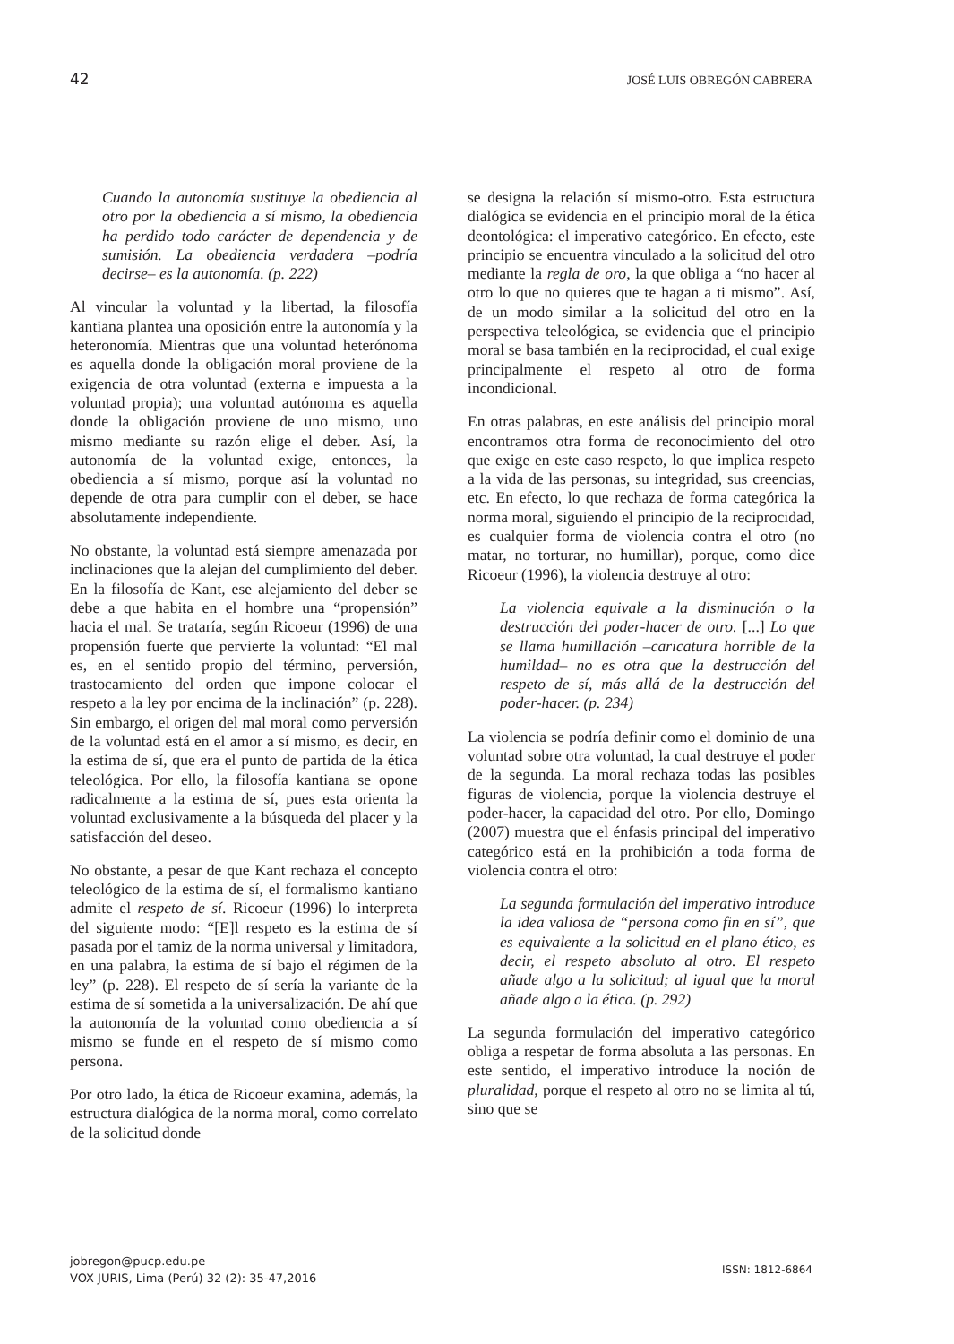42 JOSÉ LUIS OBREGÓN CABRERA
Cuando la autonomía sustituye la obediencia al otro por la obediencia a sí mismo, la obediencia ha perdido todo carácter de dependencia y de sumisión. La obediencia verdadera –podría decirse– es la autonomía. (p. 222)
Al vincular la voluntad y la libertad, la filosofía kantiana plantea una oposición entre la autonomía y la heteronomía. Mientras que una voluntad heterónoma es aquella donde la obligación moral proviene de la exigencia de otra voluntad (externa e impuesta a la voluntad propia); una voluntad autónoma es aquella donde la obligación proviene de uno mismo, uno mismo mediante su razón elige el deber. Así, la autonomía de la voluntad exige, entonces, la obediencia a sí mismo, porque así la voluntad no depende de otra para cumplir con el deber, se hace absolutamente independiente.
No obstante, la voluntad está siempre amenazada por inclinaciones que la alejan del cumplimiento del deber. En la filosofía de Kant, ese alejamiento del deber se debe a que habita en el hombre una “propensión” hacia el mal. Se trataría, según Ricoeur (1996) de una propensión fuerte que pervierte la voluntad: “El mal es, en el sentido propio del término, perversión, trastocamiento del orden que impone colocar el respeto a la ley por encima de la inclinación” (p. 228). Sin embargo, el origen del mal moral como perversión de la voluntad está en el amor a sí mismo, es decir, en la estima de sí, que era el punto de partida de la ética teleológica. Por ello, la filosofía kantiana se opone radicalmente a la estima de sí, pues esta orienta la voluntad exclusivamente a la búsqueda del placer y la satisfacción del deseo.
No obstante, a pesar de que Kant rechaza el concepto teleológico de la estima de sí, el formalismo kantiano admite el respeto de sí. Ricoeur (1996) lo interpreta del siguiente modo: “[E]l respeto es la estima de sí pasada por el tamiz de la norma universal y limitadora, en una palabra, la estima de sí bajo el régimen de la ley” (p. 228). El respeto de sí sería la variante de la estima de sí sometida a la universalización. De ahí que la autonomía de la voluntad como obediencia a sí mismo se funde en el respeto de sí mismo como persona.
Por otro lado, la ética de Ricoeur examina, además, la estructura dialógica de la norma moral, como correlato de la solicitud donde
se designa la relación sí mismo-otro. Esta estructura dialógica se evidencia en el principio moral de la ética deontológica: el imperativo categórico. En efecto, este principio se encuentra vinculado a la solicitud del otro mediante la regla de oro, la que obliga a “no hacer al otro lo que no quieres que te hagan a ti mismo”. Así, de un modo similar a la solicitud del otro en la perspectiva teleológica, se evidencia que el principio moral se basa también en la reciprocidad, el cual exige principalmente el respeto al otro de forma incondicional.
En otras palabras, en este análisis del principio moral encontramos otra forma de reconocimiento del otro que exige en este caso respeto, lo que implica respeto a la vida de las personas, su integridad, sus creencias, etc. En efecto, lo que rechaza de forma categórica la norma moral, siguiendo el principio de la reciprocidad, es cualquier forma de violencia contra el otro (no matar, no torturar, no humillar), porque, como dice Ricoeur (1996), la violencia destruye al otro:
La violencia equivale a la disminución o la destrucción del poder-hacer de otro. [...] Lo que se llama humillación –caricatura horrible de la humildad– no es otra que la destrucción del respeto de sí, más allá de la destrucción del poder-hacer. (p. 234)
La violencia se podría definir como el dominio de una voluntad sobre otra voluntad, la cual destruye el poder de la segunda. La moral rechaza todas las posibles figuras de violencia, porque la violencia destruye el poder-hacer, la capacidad del otro. Por ello, Domingo (2007) muestra que el énfasis principal del imperativo categórico está en la prohibición a toda forma de violencia contra el otro:
La segunda formulación del imperativo introduce la idea valiosa de “persona como fin en sí”, que es equivalente a la solicitud en el plano ético, es decir, el respeto absoluto al otro. El respeto añade algo a la solicitud; al igual que la moral añade algo a la ética. (p. 292)
La segunda formulación del imperativo categórico obliga a respetar de forma absoluta a las personas. En este sentido, el imperativo introduce la noción de pluralidad, porque el respeto al otro no se limita al tú, sino que se
jobregon@pucp.edu.pe
VOX JURIS, Lima (Perú) 32 (2): 35-47,2016
ISSN: 1812-6864